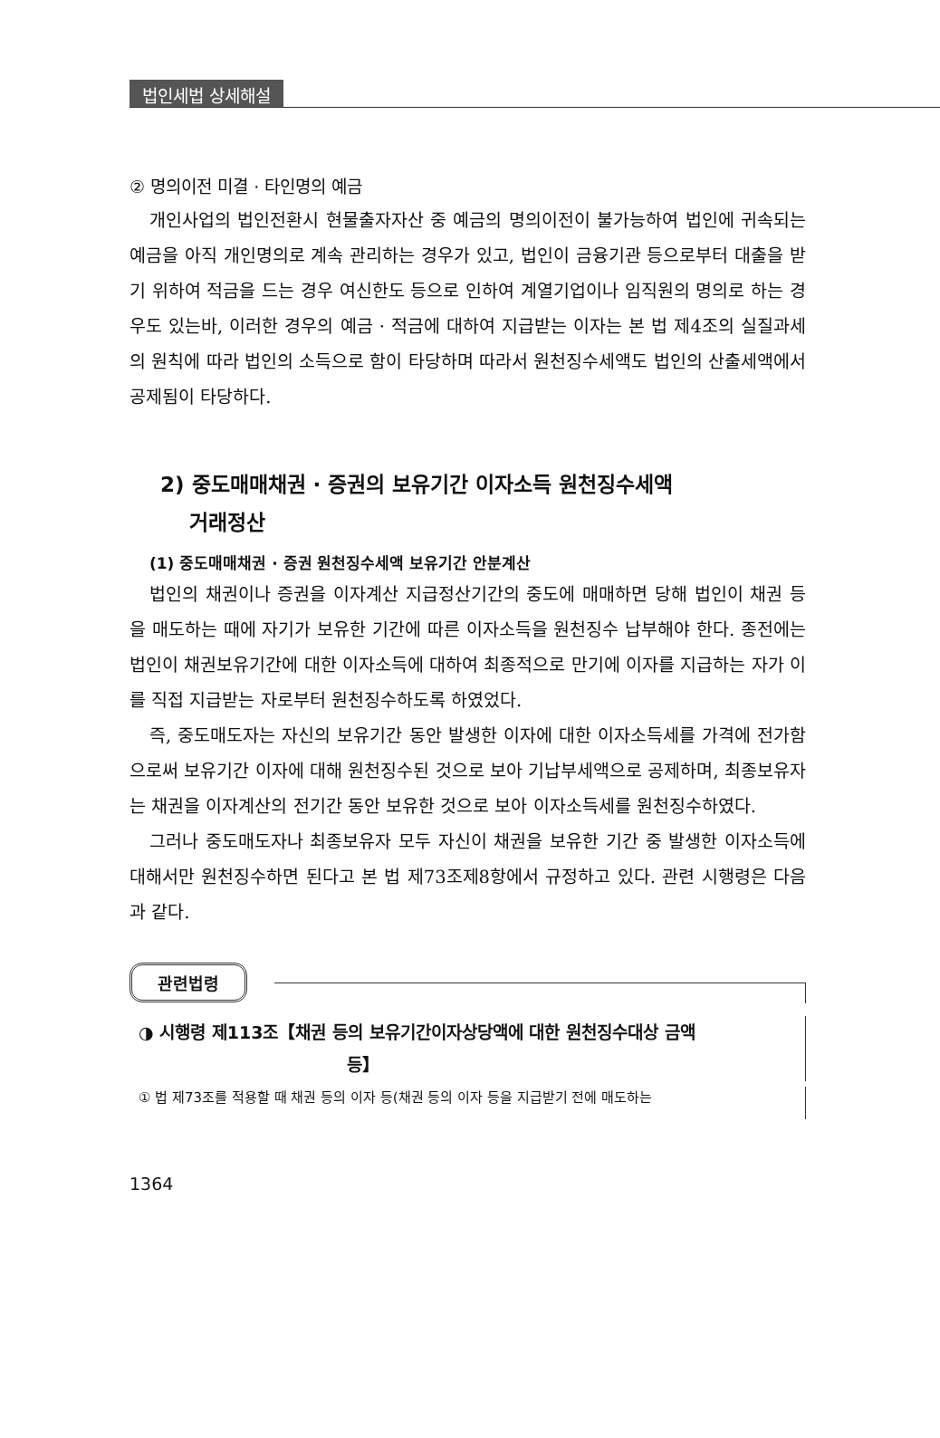법인세법 상세해설
② 명의이전 미결 · 타인명의 예금
개인사업의 법인전환시 현물출자자산 중 예금의 명의이전이 불가능하여 법인에 귀속되는 예금을 아직 개인명의로 계속 관리하는 경우가 있고, 법인이 금융기관 등으로부터 대출을 받기 위하여 적금을 드는 경우 여신한도 등으로 인하여 계열기업이나 임직원의 명의로 하는 경우도 있는바, 이러한 경우의 예금 · 적금에 대하여 지급받는 이자는 본 법 제4조의 실질과세의 원칙에 따라 법인의 소득으로 함이 타당하며 따라서 원천징수세액도 법인의 산출세액에서 공제됨이 타당하다.
2) 중도매매채권 · 증권의 보유기간 이자소득 원천징수세액
거래정산
(1) 중도매매채권 · 증권 원천징수세액 보유기간 안분계산
법인의 채권이나 증권을 이자계산 지급정산기간의 중도에 매매하면 당해 법인이 채권 등을 매도하는 때에 자기가 보유한 기간에 따른 이자소득을 원천징수 납부해야 한다. 종전에는 법인이 채권보유기간에 대한 이자소득에 대하여 최종적으로 만기에 이자를 지급하는 자가 이를 직접 지급받는 자로부터 원천징수하도록 하였었다.
즉, 중도매도자는 자신의 보유기간 동안 발생한 이자에 대한 이자소득세를 가격에 전가함으로써 보유기간 이자에 대해 원천징수된 것으로 보아 기납부세액으로 공제하며, 최종보유자는 채권을 이자계산의 전기간 동안 보유한 것으로 보아 이자소득세를 원천징수하였다.
그러나 중도매도자나 최종보유자 모두 자신이 채권을 보유한 기간 중 발생한 이자소득에 대해서만 원천징수하면 된다고 본 법 제73조제8항에서 규정하고 있다. 관련 시행령은 다음과 같다.
관련법령
◑ 시행령 제113조【채권 등의 보유기간이자상당액에 대한 원천징수대상 금액
등】
① 법 제73조를 적용할 때 채권 등의 이자 등(채권 등의 이자 등을 지급받기 전에 매도하는
1364